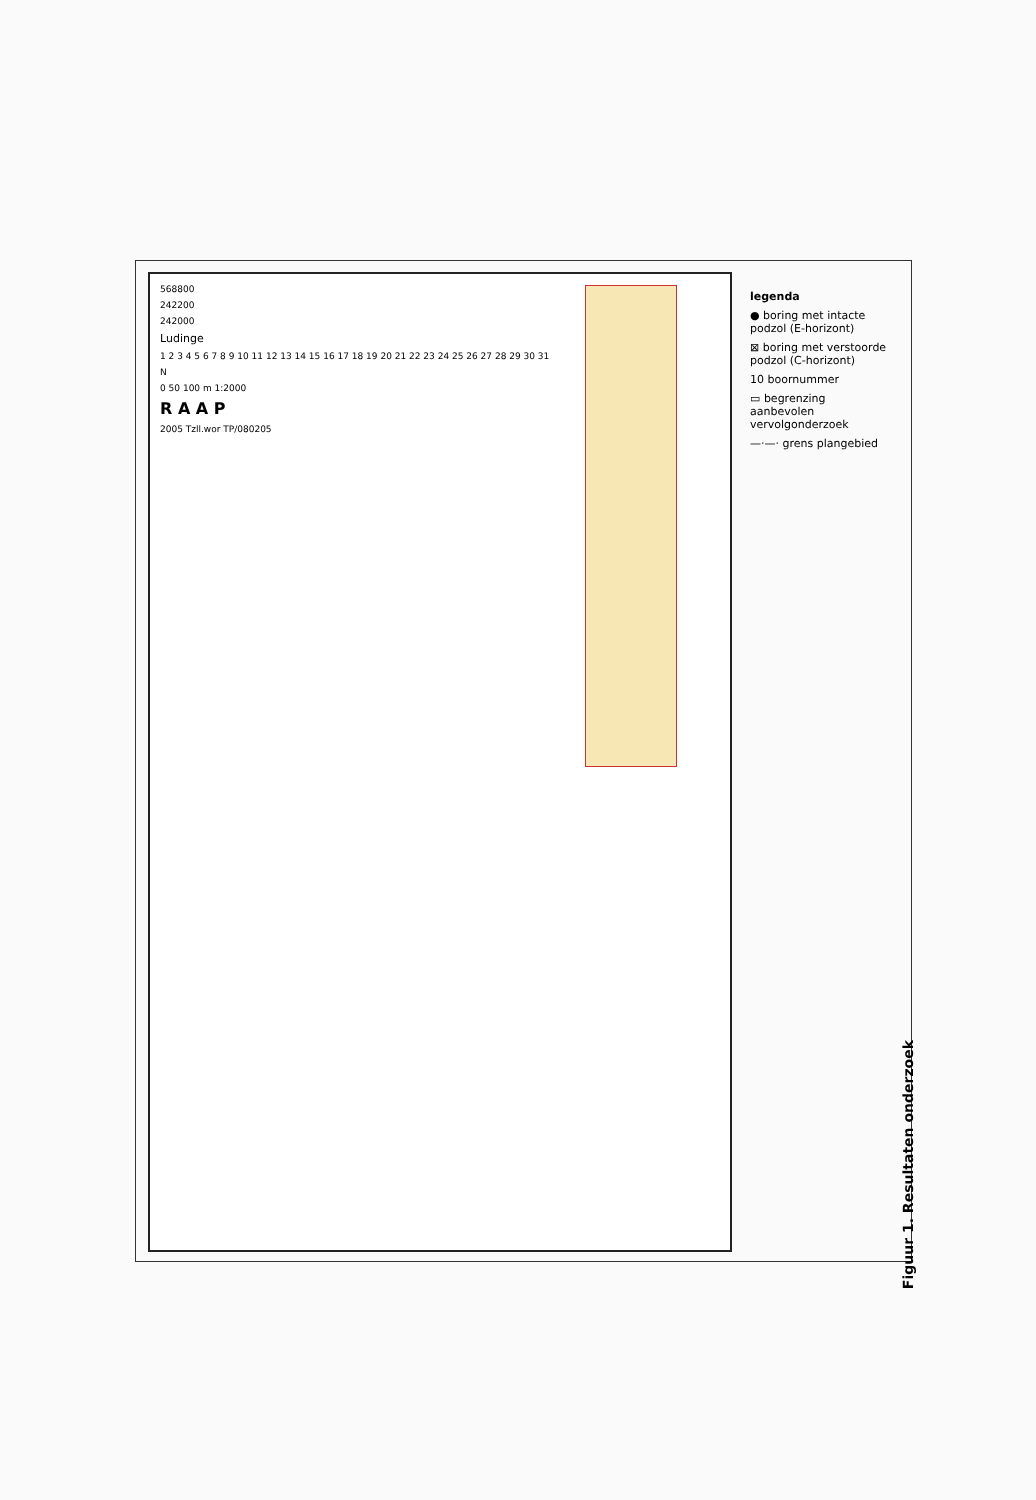568800
242200
242000
Ludinge
1 2 3 4 5 6 7 8 9 10 11 12 13 14 15 16 17 18 19 20 21 22 23 24 25 26 27 28 29 30 31
N
0 50 100 m 1:2000
R A A P
2005 Tzll.wor TP/080205
legenda
● boring met intacte podzol (E-horizont)
⊠ boring met verstoorde podzol (C-horizont)
10 boornummer
▭ begrenzing aanbevolen vervolgonderzoek
—·—· grens plangebied
Figuur 1. Resultaten onderzoek